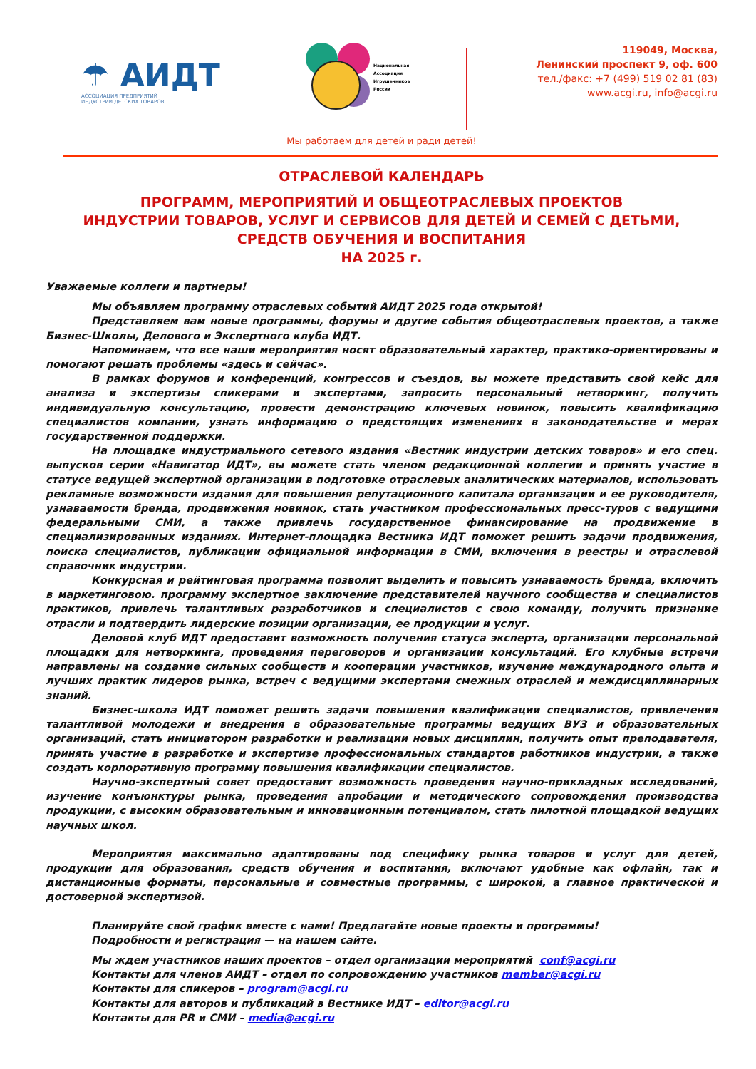☂ АИДТ
АССОЦИАЦИЯ ПРЕДПРИЯТИЙ
ИНДУСТРИИ ДЕТСКИХ ТОВАРОВ
Национальная
Ассоциация
Игрушечников
России
119049, Москва,
Ленинский проспект 9, оф. 600
тел./факс: +7 (499) 519 02 81 (83)
www.acgi.ru, info@acgi.ru
Мы работаем для детей и ради детей!
ОТРАСЛЕВОЙ КАЛЕНДАРЬ
ПРОГРАММ, МЕРОПРИЯТИЙ И ОБЩЕОТРАСЛЕВЫХ ПРОЕКТОВ
ИНДУСТРИИ ТОВАРОВ, УСЛУГ И СЕРВИСОВ ДЛЯ ДЕТЕЙ И СЕМЕЙ С ДЕТЬМИ,
СРЕДСТВ ОБУЧЕНИЯ И ВОСПИТАНИЯ
НА 2025 г.
Уважаемые коллеги и партнеры!
Мы объявляем программу отраслевых событий АИДТ 2025 года открытой!
Представляем вам новые программы, форумы и другие события общеотраслевых проектов, а также Бизнес-Школы, Делового и Экспертного клуба ИДТ.
Напоминаем, что все наши мероприятия носят образовательный характер, практико-ориентированы и помогают решать проблемы «здесь и сейчас».
В рамках форумов и конференций, конгрессов и съездов, вы можете представить свой кейс для анализа и экспертизы спикерами и экспертами, запросить персональный нетворкинг, получить индивидуальную консультацию, провести демонстрацию ключевых новинок, повысить квалификацию специалистов компании, узнать информацию о предстоящих изменениях в законодательстве и мерах государственной поддержки.
На площадке индустриального сетевого издания «Вестник индустрии детских товаров» и его спец. выпусков серии «Навигатор ИДТ», вы можете стать членом редакционной коллегии и принять участие в статусе ведущей экспертной организации в подготовке отраслевых аналитических материалов, использовать рекламные возможности издания для повышения репутационного капитала организации и ее руководителя, узнаваемости бренда, продвижения новинок, стать участником профессиональных пресс-туров с ведущими федеральными СМИ, а также привлечь государственное финансирование на продвижение в специализированных изданиях. Интернет-площадка Вестника ИДТ поможет решить задачи продвижения, поиска специалистов, публикации официальной информации в СМИ, включения в реестры и отраслевой справочник индустрии.
Конкурсная и рейтинговая программа позволит выделить и повысить узнаваемость бренда, включить в маркетинговою. программу экспертное заключение представителей научного сообщества и специалистов практиков, привлечь талантливых разработчиков и специалистов с свою команду, получить признание отрасли и подтвердить лидерские позиции организации, ее продукции и услуг.
Деловой клуб ИДТ предоставит возможность получения статуса эксперта, организации персональной площадки для нетворкинга, проведения переговоров и организации консультаций. Его клубные встречи направлены на создание сильных сообществ и кооперации участников, изучение международного опыта и лучших практик лидеров рынка, встреч с ведущими экспертами смежных отраслей и междисциплинарных знаний.
Бизнес-школа ИДТ поможет решить задачи повышения квалификации специалистов, привлечения талантливой молодежи и внедрения в образовательные программы ведущих ВУЗ и образовательных организаций, стать инициатором разработки и реализации новых дисциплин, получить опыт преподавателя, принять участие в разработке и экспертизе профессиональных стандартов работников индустрии, а также создать корпоративную программу повышения квалификации специалистов.
Научно-экспертный совет предоставит возможность проведения научно-прикладных исследований, изучение конъюнктуры рынка, проведения апробации и методического сопровождения производства продукции, с высоким образовательным и инновационным потенциалом, стать пилотной площадкой ведущих научных школ.
Мероприятия максимально адаптированы под специфику рынка товаров и услуг для детей, продукции для образования, средств обучения и воспитания, включают удобные как офлайн, так и дистанционные форматы, персональные и совместные программы, с широкой, а главное практической и достоверной экспертизой.
Планируйте свой график вместе с нами! Предлагайте новые проекты и программы!
Подробности и регистрация — на нашем сайте.
Мы ждем участников наших проектов – отдел организации мероприятий conf@acgi.ru
Контакты для членов АИДТ – отдел по сопровождению участников member@acgi.ru
Контакты для спикеров – program@acgi.ru
Контакты для авторов и публикаций в Вестнике ИДТ – editor@acgi.ru
Контакты для PR и СМИ – media@acgi.ru